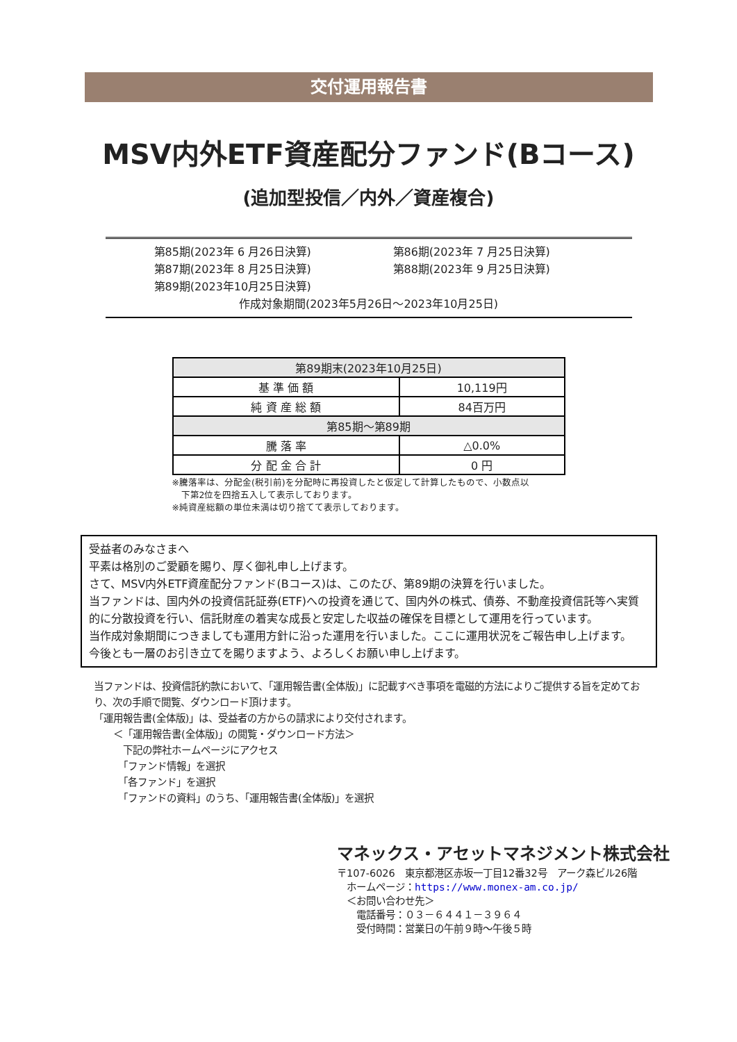交付運用報告書
MSV内外ETF資産配分ファンド(Bコース)
(追加型投信／内外／資産複合)
第85期(2023年 6 月26日決算) 第86期(2023年 7 月25日決算)
第87期(2023年 8 月25日決算) 第88期(2023年 9 月25日決算)
第89期(2023年10月25日決算)
作成対象期間(2023年5月26日～2023年10月25日)
| 第89期末(2023年10月25日) | |
| --- | --- |
| 基 準 価 額 | 10,119円 |
| 純 資 産 総 額 | 84百万円 |
| 第85期～第89期 | |
| 騰 落 率 | △0.0% |
| 分 配 金 合 計 | 0 円 |
※騰落率は、分配金(税引前)を分配時に再投資したと仮定して計算したもので、小数点以
　下第2位を四捨五入して表示しております。
※純資産総額の単位未満は切り捨てて表示しております。
受益者のみなさまへ
平素は格別のご愛顧を賜り、厚く御礼申し上げます。
さて、MSV内外ETF資産配分ファンド(Bコース)は、このたび、第89期の決算を行いました。
当ファンドは、国内外の投資信託証券(ETF)への投資を通じて、国内外の株式、債券、不動産投資信託等へ実質的に分散投資を行い、信託財産の着実な成長と安定した収益の確保を目標として運用を行っています。
当作成対象期間につきましても運用方針に沿った運用を行いました。ここに運用状況をご報告申し上げます。
今後とも一層のお引き立てを賜りますよう、よろしくお願い申し上げます。
当ファンドは、投資信託約款において、「運用報告書(全体版)」に記載すべき事項を電磁的方法によりご提供する旨を定めており、次の手順で閲覧、ダウンロード頂けます。
「運用報告書(全体版)」は、受益者の方からの請求により交付されます。
　　＜「運用報告書(全体版)」の閲覧・ダウンロード方法＞
　　　下記の弊社ホームページにアクセス
　　　「ファンド情報」を選択
　　　「各ファンド」を選択
　　　「ファンドの資料」のうち、「運用報告書(全体版)」を選択
マネックス・アセットマネジメント株式会社
〒107-6026　東京都港区赤坂一丁目12番32号　アーク森ビル26階
　ホームページ：https://www.monex-am.co.jp/
　＜お問い合わせ先＞
　　電話番号：０３－６４４１－３９６４
　　受付時間：営業日の午前９時～午後５時